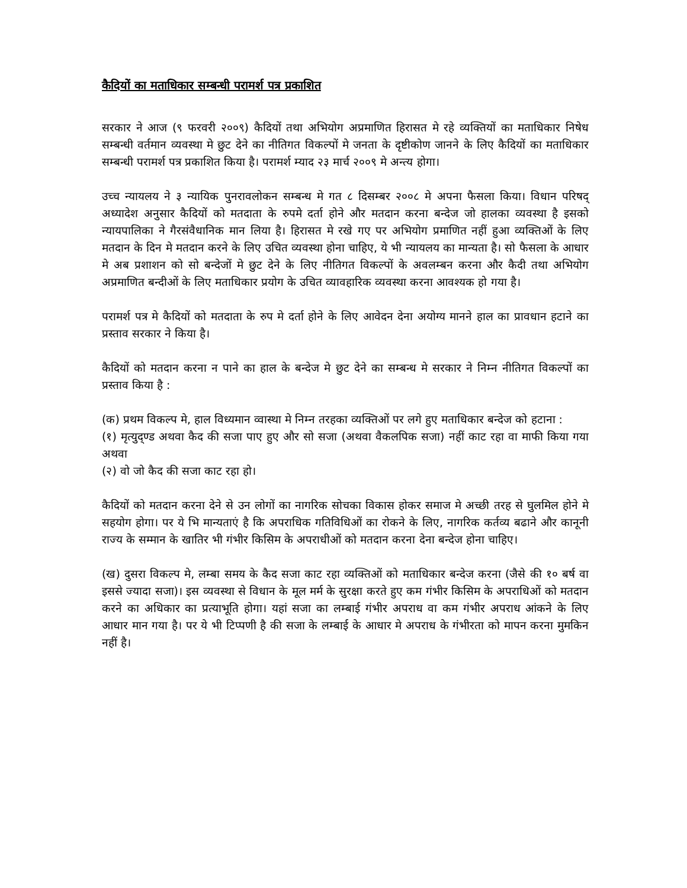कैदियों का मताधिकार सम्बन्धी परामर्श पत्र प्रकाशित
सरकार ने आज (९ फरवरी २००९) कैदियों तथा अभियोग अप्रमाणित हिरासत मे रहे व्यक्तियों का मताधिकार निषेध सम्बन्धी वर्तमान व्यवस्था मे छुट देने का नीतिगत विकल्पों मे जनता के दृष्टीकोण जानने के लिए कैदियों का मताधिकार सम्बन्धी परामर्श पत्र प्रकाशित किया है। परामर्श म्याद २३ मार्च २००९ मे अन्त्य होगा।
उच्च न्यायलय ने ३ न्यायिक पुनरावलोकन सम्बन्ध मे गत ८ दिसम्बर २००८ मे अपना फैसला किया। विधान परिषद् अध्यादेश अनुसार कैदियों को मतदाता के रुपमे दर्ता होने और मतदान करना बन्देज जो हालका व्यवस्था है इसको न्यायपालिका ने गैरसंवैधानिक मान लिया है। हिरासत मे रखे गए पर अभियोग प्रमाणित नहीं हुआ व्यक्तिओं के लिए मतदान के दिन मे मतदान करने के लिए उचित व्यवस्था होना चाहिए, ये भी न्यायलय का मान्यता है। सो फैसला के आधार मे अब प्रशाशन को सो बन्देजों मे छुट देने के लिए नीतिगत विकल्पों के अवलम्बन करना और कैदी तथा अभियोग अप्रमाणित बन्दीओं के लिए मताधिकार प्रयोग के उचित व्यावहारिक व्यवस्था करना आवश्यक हो गया है।
परामर्श पत्र मे कैदियों को मतदाता के रुप मे दर्ता होने के लिए आवेदन देना अयोग्य मानने हाल का प्रावधान हटाने का प्रस्ताव सरकार ने किया है।
कैदियों को मतदान करना न पाने का हाल के बन्देज मे छुट देने का सम्बन्ध मे सरकार ने निम्न नीतिगत विकल्पों का प्रस्ताव किया है :
(क) प्रथम विकल्प मे, हाल विध्यमान व्वास्था मे निम्न तरहका व्यक्तिओं पर लगे हुए मताधिकार बन्देज को हटाना :
(१) मृत्युद्ण्ड अथवा कैद की सजा पाए हुए और सो सजा (अथवा वैकलपिक सजा) नहीं काट रहा वा माफी किया गया अथवा
(२) वो जो कैद की सजा काट रहा हो।
कैदियों को मतदान करना देने से उन लोगों का नागरिक सोचका विकास होकर समाज मे अच्छी तरह से घुलमिल होने मे सहयोग होगा। पर ये भि मान्यताएं है कि अपराधिक गतिविधिओं का रोकने के लिए, नागरिक कर्तव्य बढाने और कानूनी राज्य के सम्मान के खातिर भी गंभीर किसिम के अपराधीओं को मतदान करना देना बन्देज होना चाहिए।
(ख) दुसरा विकल्प मे, लम्बा समय के कैद सजा काट रहा व्यक्तिओं को मताधिकार बन्देज करना (जैसे की १० बर्ष वा इससे ज्यादा सजा)। इस व्यवस्था से विधान के मूल मर्म के सुरक्षा करते हुए कम गंभीर किसिम के अपराधिओं को मतदान करने का अधिकार का प्रत्याभूति होगा। यहां सजा का लम्बाई गंभीर अपराध वा कम गंभीर अपराध आंकने के लिए आधार मान गया है। पर ये भी टिप्पणी है की सजा के लम्बाई के आधार मे अपराध के गंभीरता को मापन करना मुमकिन नहीं है।